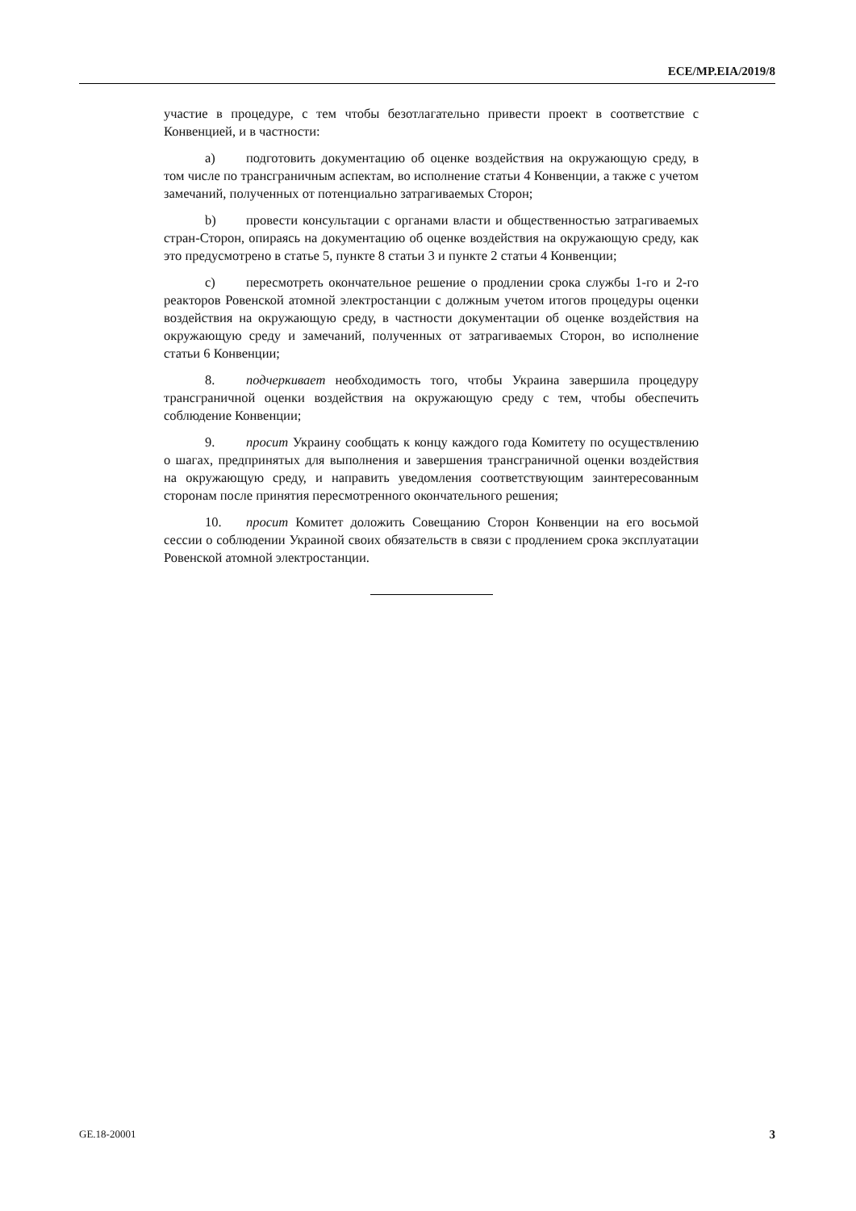ECE/MP.EIA/2019/8
участие в процедуре, с тем чтобы безотлагательно привести проект в соответствие с Конвенцией, и в частности:
a) подготовить документацию об оценке воздействия на окружающую среду, в том числе по трансграничным аспектам, во исполнение статьи 4 Конвенции, а также с учетом замечаний, полученных от потенциально затрагиваемых Сторон;
b) провести консультации с органами власти и общественностью затрагиваемых стран-Сторон, опираясь на документацию об оценке воздействия на окружающую среду, как это предусмотрено в статье 5, пункте 8 статьи 3 и пункте 2 статьи 4 Конвенции;
c) пересмотреть окончательное решение о продлении срока службы 1-го и 2-го реакторов Ровенской атомной электростанции с должным учетом итогов процедуры оценки воздействия на окружающую среду, в частности документации об оценке воздействия на окружающую среду и замечаний, полученных от затрагиваемых Сторон, во исполнение статьи 6 Конвенции;
8. подчеркивает необходимость того, чтобы Украина завершила процедуру трансграничной оценки воздействия на окружающую среду с тем, чтобы обеспечить соблюдение Конвенции;
9. просит Украину сообщать к концу каждого года Комитету по осуществлению о шагах, предпринятых для выполнения и завершения трансграничной оценки воздействия на окружающую среду, и направить уведомления соответствующим заинтересованным сторонам после принятия пересмотренного окончательного решения;
10. просит Комитет доложить Совещанию Сторон Конвенции на его восьмой сессии о соблюдении Украиной своих обязательств в связи с продлением срока эксплуатации Ровенской атомной электростанции.
GE.18-20001 3